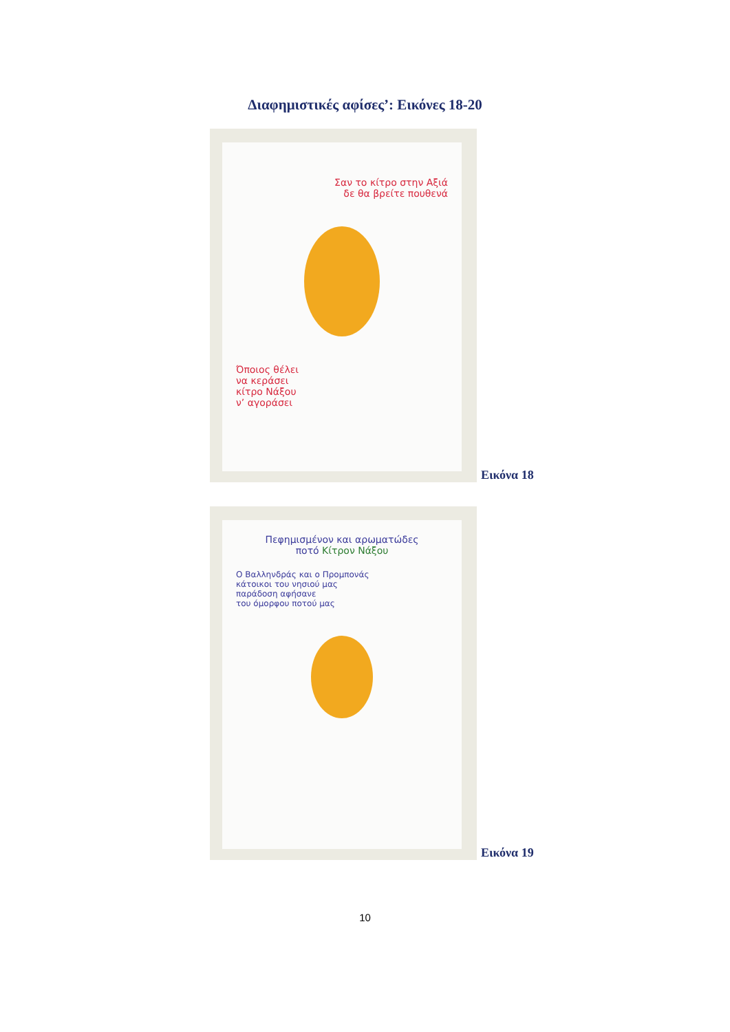Διαφημιστικές αφίσες’: Εικόνες 18-20
Σαν το κίτρο στην Αξιά
δε θα βρείτε πουθενά
Όποιος θέλει
να κεράσει
κίτρο Νάξου
ν’ αγοράσει
Εικόνα 18
Πεφημισμένον και αρωματώδες
ποτό Κίτρον Νάξου
Ο Βαλληνδράς και ο Προμπονάς
κάτοικοι του νησιού μας
παράδοση αφήσανε
του όμορφου ποτού μας
Εικόνα 19
10